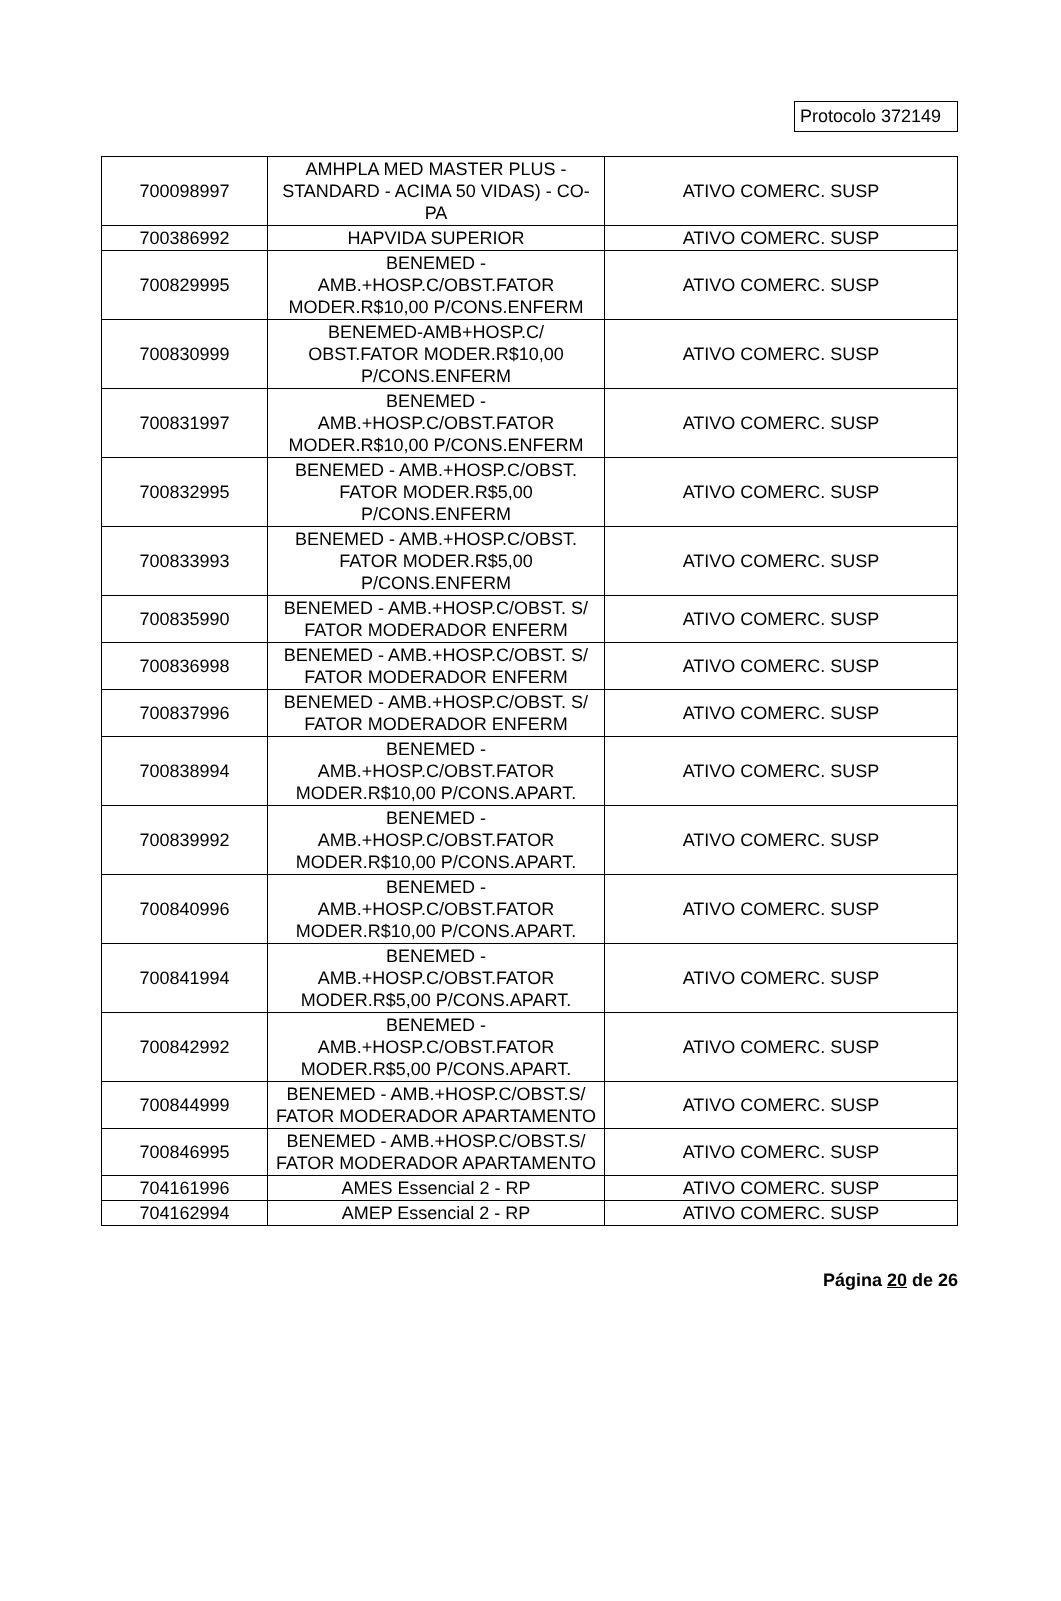Protocolo 372149
| 700098997 | AMHPLA MED MASTER PLUS - STANDARD - ACIMA 50 VIDAS) - CO-PA | ATIVO COMERC. SUSP |
| 700386992 | HAPVIDA SUPERIOR | ATIVO COMERC. SUSP |
| 700829995 | BENEMED - AMB.+HOSP.C/OBST.FATOR MODER.R$10,00 P/CONS.ENFERM | ATIVO COMERC. SUSP |
| 700830999 | BENEMED-AMB+HOSP.C/ OBST.FATOR MODER.R$10,00 P/CONS.ENFERM | ATIVO COMERC. SUSP |
| 700831997 | BENEMED - AMB.+HOSP.C/OBST.FATOR MODER.R$10,00 P/CONS.ENFERM | ATIVO COMERC. SUSP |
| 700832995 | BENEMED - AMB.+HOSP.C/OBST. FATOR MODER.R$5,00 P/CONS.ENFERM | ATIVO COMERC. SUSP |
| 700833993 | BENEMED - AMB.+HOSP.C/OBST. FATOR MODER.R$5,00 P/CONS.ENFERM | ATIVO COMERC. SUSP |
| 700835990 | BENEMED - AMB.+HOSP.C/OBST. S/ FATOR MODERADOR ENFERM | ATIVO COMERC. SUSP |
| 700836998 | BENEMED - AMB.+HOSP.C/OBST. S/ FATOR MODERADOR ENFERM | ATIVO COMERC. SUSP |
| 700837996 | BENEMED - AMB.+HOSP.C/OBST. S/ FATOR MODERADOR ENFERM | ATIVO COMERC. SUSP |
| 700838994 | BENEMED - AMB.+HOSP.C/OBST.FATOR MODER.R$10,00 P/CONS.APART. | ATIVO COMERC. SUSP |
| 700839992 | BENEMED - AMB.+HOSP.C/OBST.FATOR MODER.R$10,00 P/CONS.APART. | ATIVO COMERC. SUSP |
| 700840996 | BENEMED - AMB.+HOSP.C/OBST.FATOR MODER.R$10,00 P/CONS.APART. | ATIVO COMERC. SUSP |
| 700841994 | BENEMED - AMB.+HOSP.C/OBST.FATOR MODER.R$5,00 P/CONS.APART. | ATIVO COMERC. SUSP |
| 700842992 | BENEMED - AMB.+HOSP.C/OBST.FATOR MODER.R$5,00 P/CONS.APART. | ATIVO COMERC. SUSP |
| 700844999 | BENEMED - AMB.+HOSP.C/OBST.S/ FATOR MODERADOR APARTAMENTO | ATIVO COMERC. SUSP |
| 700846995 | BENEMED - AMB.+HOSP.C/OBST.S/ FATOR MODERADOR APARTAMENTO | ATIVO COMERC. SUSP |
| 704161996 | AMES Essencial 2 - RP | ATIVO COMERC. SUSP |
| 704162994 | AMEP Essencial 2 - RP | ATIVO COMERC. SUSP |
Página 20 de 26